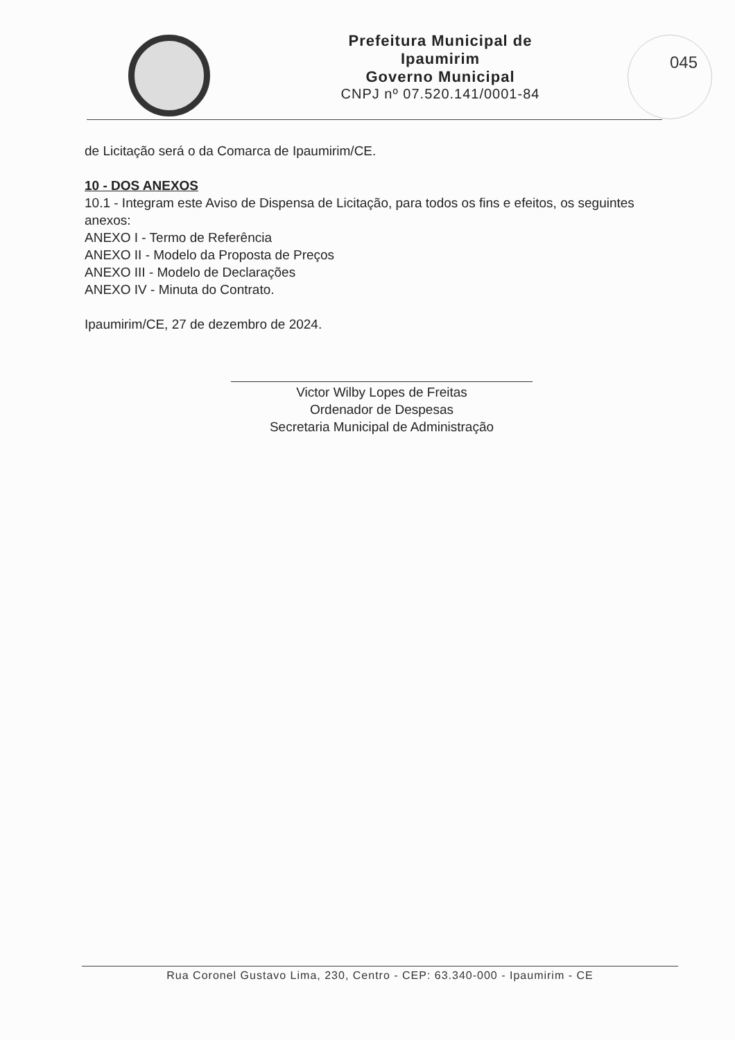Prefeitura Municipal de Ipaumirim
Governo Municipal
CNPJ nº 07.520.141/0001-84
045
de Licitação será o da Comarca de Ipaumirim/CE.
10 - DOS ANEXOS
10.1 - Integram este Aviso de Dispensa de Licitação, para todos os fins e efeitos, os seguintes anexos:
ANEXO I - Termo de Referência
ANEXO II - Modelo da Proposta de Preços
ANEXO III - Modelo de Declarações
ANEXO IV - Minuta do Contrato.
Ipaumirim/CE, 27 de dezembro de 2024.
Victor Wilby Lopes de Freitas
Ordenador de Despesas
Secretaria Municipal de Administração
Rua Coronel Gustavo Lima, 230, Centro - CEP: 63.340-000 - Ipaumirim - CE